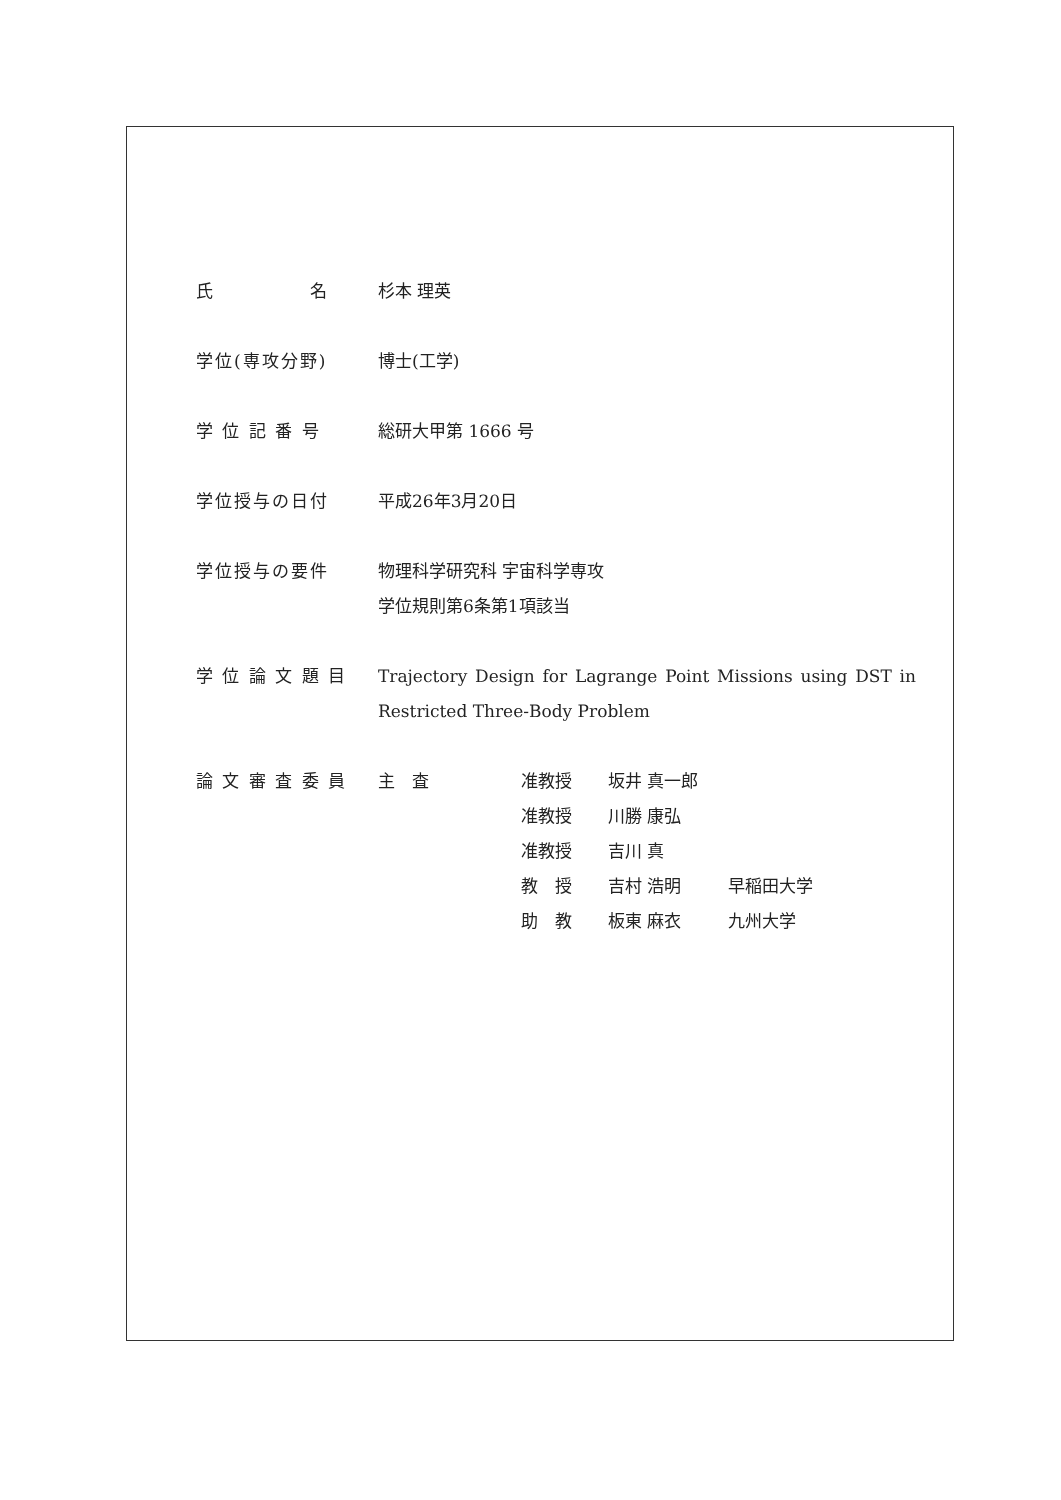氏　　　　　名 杉本 理英
学位(専攻分野) 博士(工学)
学 位 記 番 号 総研大甲第 1666 号
学位授与の日付 平成26年3月20日
学位授与の要件 物理科学研究科 宇宙科学専攻
学位規則第6条第1項該当
学 位 論 文 題 目 Trajectory Design for Lagrange Point Missions using DST in Restricted Three-Body Problem
論 文 審 査 委 員
| 主 査 | 准教授 | 坂井 真一郎 | |
| | 准教授 | 川勝 康弘 | |
| | 准教授 | 吉川 真 | |
| | 教 授 | 吉村 浩明 | 早稲田大学 |
| | 助 教 | 板東 麻衣 | 九州大学 |